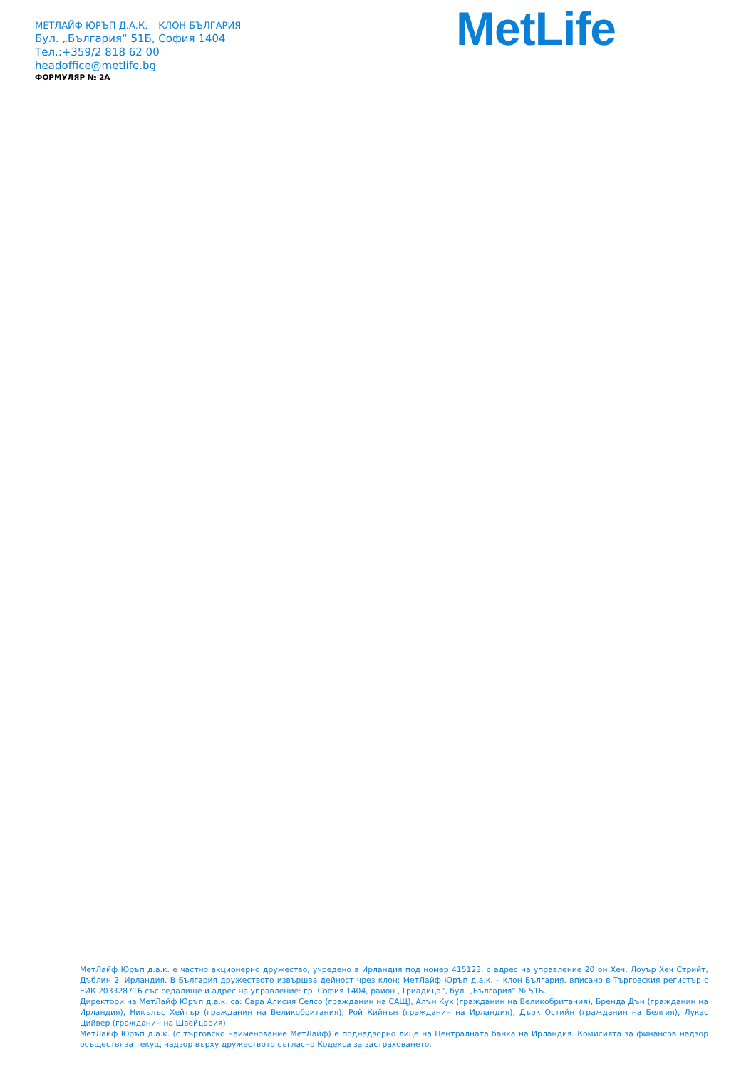МЕТЛАЙФ ЮРЪП Д.А.К. – КЛОН БЪЛГАРИЯ
Бул. „България“ 51Б, София 1404
Тел.:+359/2 818 62 00
headoffice@metlife.bg
ФОРМУЛЯР № 2А
MetLife
МетЛайф Юръп д.а.к. е частно акционерно дружество, учредено в Ирландия под номер 415123, с адрес на управление 20 он Хеч, Лоуър Хеч Стрийт, Дъблин 2, Ирландия. В България дружеството извършва дейност чрез клон: МетЛайф Юръп д.а.к. – клон България, вписано в Търговския регистър с ЕИК 203328716 със седалище и адрес на управление: гр. София 1404, район „Триадица”, бул. „България” № 51Б.
Директори на МетЛайф Юръп д.а.к. са: Сара Алисия Селсо (гражданин на САЩ), Алън Кук (гражданин на Великобритания), Бренда Дън (гражданин на Ирландия), Никълъс Хейтър (гражданин на Великобритания), Рой Кийнън (гражданин на Ирландия), Дърк Остийн (гражданин на Белгия), Лукас Цийвер (гражданин на Швейцария)
МетЛайф Юръп д.а.к. (с търговско наименование МетЛайф) е поднадзорно лице на Централната банка на Ирландия. Комисията за финансов надзор осъществява текущ надзор върху дружеството съгласно Кодекса за застраховането.